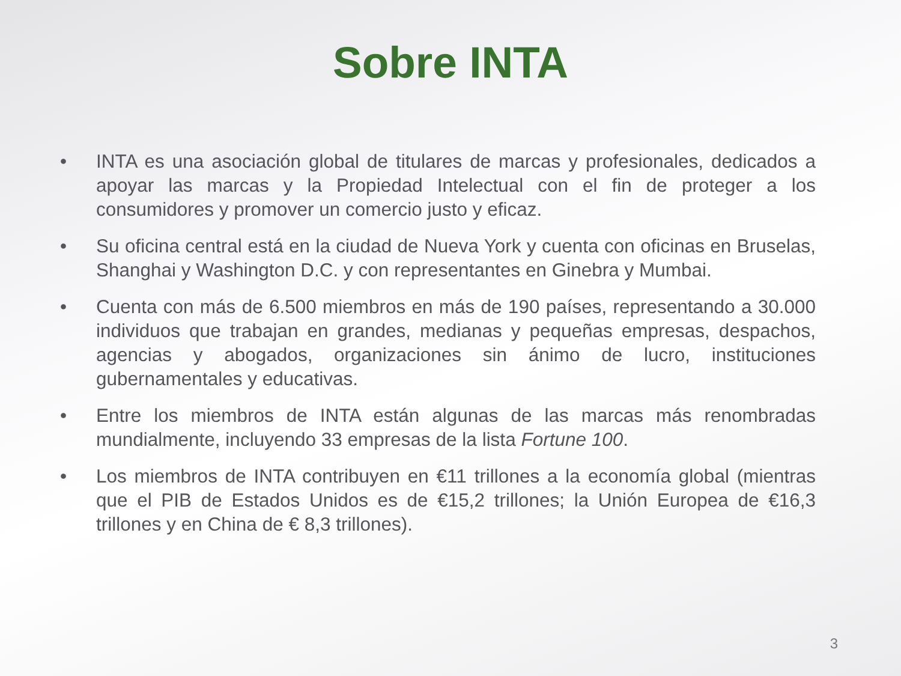Sobre INTA
• INTA es una asociación global de titulares de marcas y profesionales, dedicados a apoyar las marcas y la Propiedad Intelectual con el fin de proteger a los consumidores y promover un comercio justo y eficaz.
• Su oficina central está en la ciudad de Nueva York y cuenta con oficinas en Bruselas, Shanghai y Washington D.C. y con representantes en Ginebra y Mumbai.
• Cuenta con más de 6.500 miembros en más de 190 países, representando a 30.000 individuos que trabajan en grandes, medianas y pequeñas empresas, despachos, agencias y abogados, organizaciones sin ánimo de lucro, instituciones gubernamentales y educativas.
• Entre los miembros de INTA están algunas de las marcas más renombradas mundialmente, incluyendo 33 empresas de la lista Fortune 100.
• Los miembros de INTA contribuyen en €11 trillones a la economía global (mientras que el PIB de Estados Unidos es de €15,2 trillones; la Unión Europea de €16,3 trillones y en China de € 8,3 trillones).
3